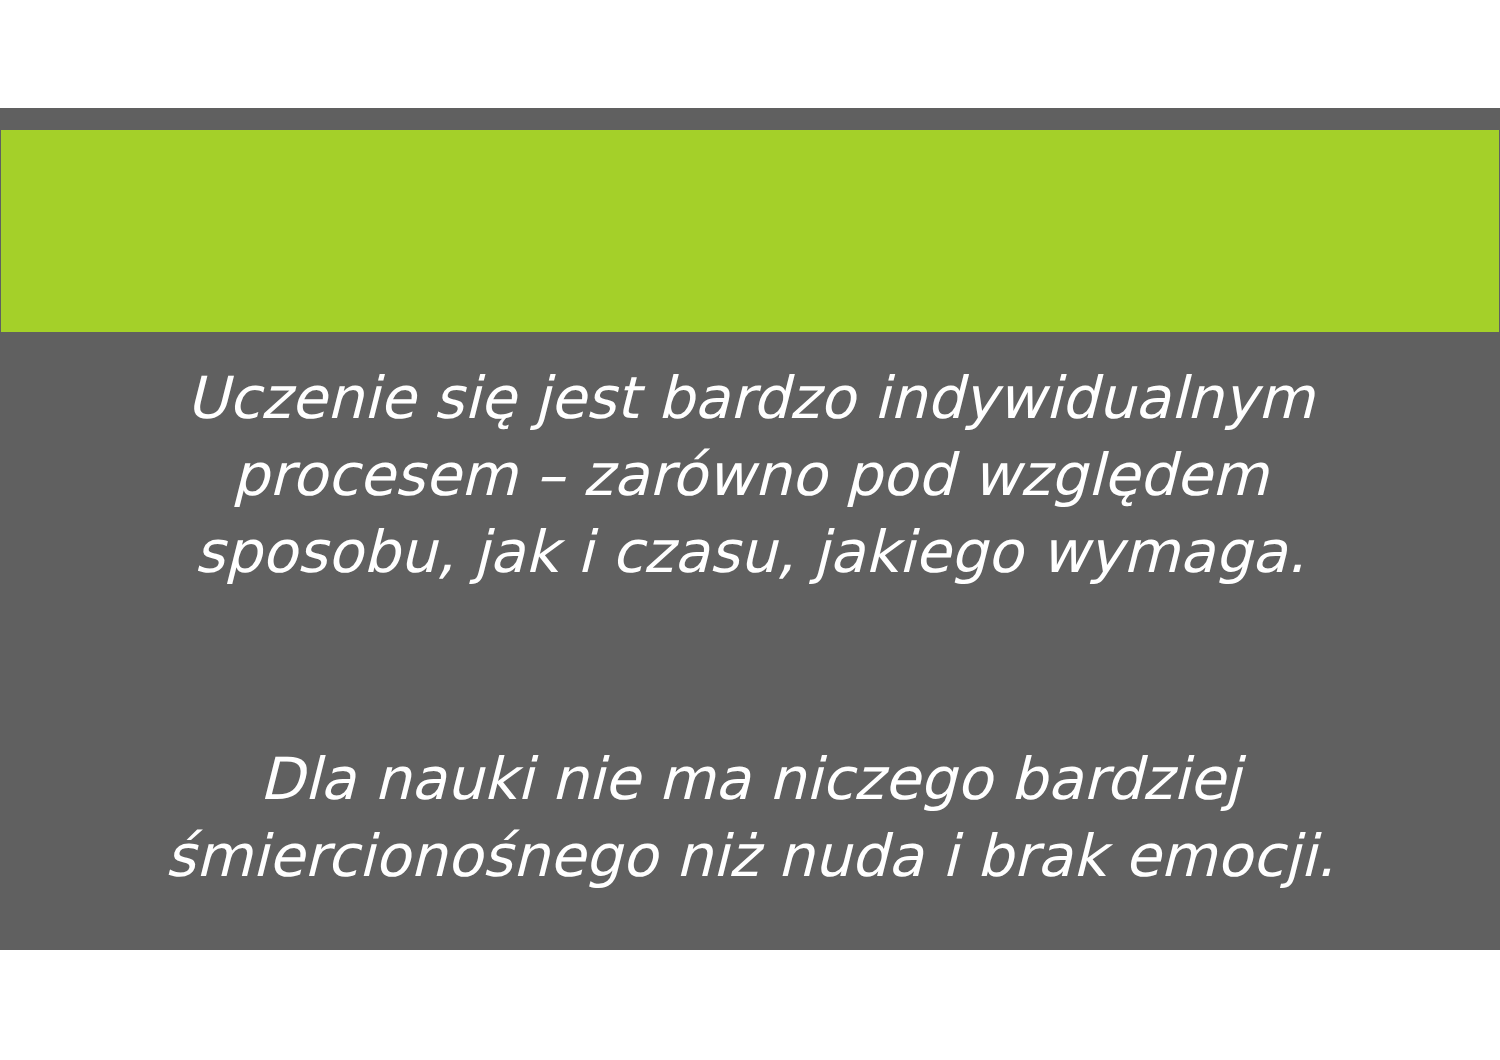Uczenie się jest bardzo indywidualnym
procesem – zarówno pod względem
sposobu, jak i czasu, jakiego wymaga.
Dla nauki nie ma niczego bardziej
śmiercionośnego niż nuda i brak emocji.